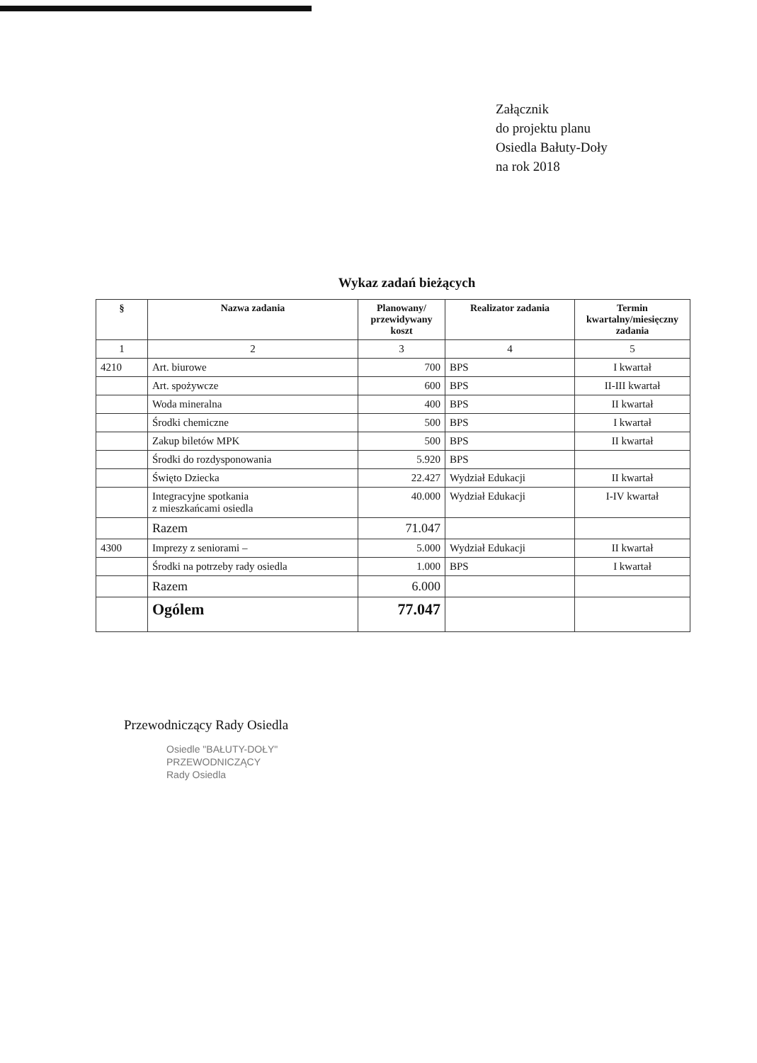Załącznik
do projektu planu
Osiedla Bałuty-Doły
na rok 2018
Wykaz zadań bieżących
| § | Nazwa zadania | Planowany/ przewidywany koszt | Realizator zadania | Termin kwartalny/miesięczny zadania |
| --- | --- | --- | --- | --- |
| 1 | 2 | 3 | 4 | 5 |
| 4210 | Art. biurowe | 700 | BPS | I kwartał |
| | Art. spożywcze | 600 | BPS | II-III kwartał |
| | Woda mineralna | 400 | BPS | II kwartał |
| | Środki chemiczne | 500 | BPS | I kwartał |
| | Zakup biletów MPK | 500 | BPS | II kwartał |
| | Środki do rozdysponowania | 5.920 | BPS | |
| | Święto Dziecka | 22.427 | Wydział Edukacji | II kwartał |
| | Integracyjne spotkania z mieszkańcami osiedla | 40.000 | Wydział Edukacji | I-IV kwartał |
| | Razem | 71.047 | | |
| 4300 | Imprezy z seniorami – | 5.000 | Wydział Edukacji | II kwartał |
| | Środki na potrzeby rady osiedla | 1.000 | BPS | I kwartał |
| | Razem | 6.000 | | |
| | Ogólem | 77.047 | | |
Przewodniczący Rady Osiedla
Osiedle "BAŁUTY-DOŁY"
PRZEWODNICZĄCY
Rady Osiedla